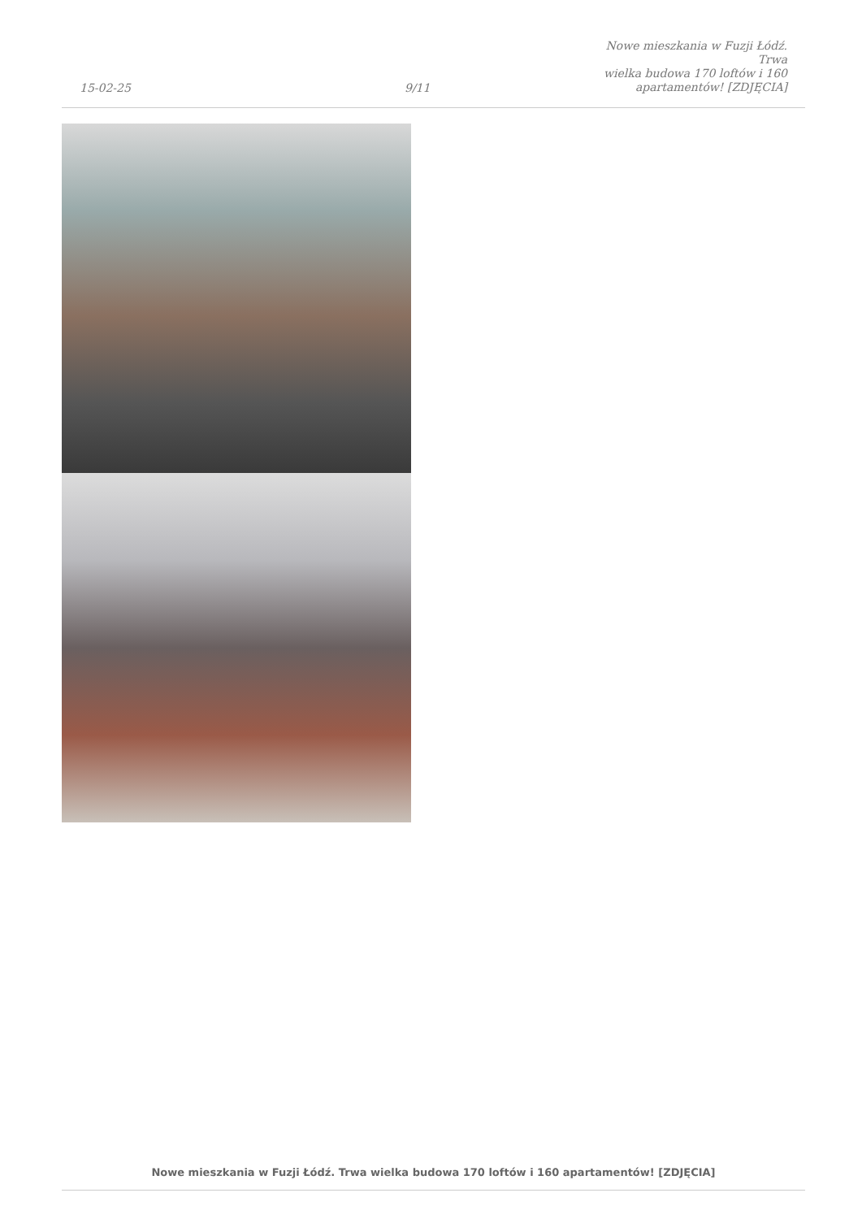15-02-25
9/11
Nowe mieszkania w Fuzji Łódź. Trwa
wielka budowa 170 loftów i 160
apartamentów! [ZDJĘCIA]
Nowe mieszkania w Fuzji Łódź. Trwa wielka budowa 170 loftów i 160 apartamentów! [ZDJĘCIA]